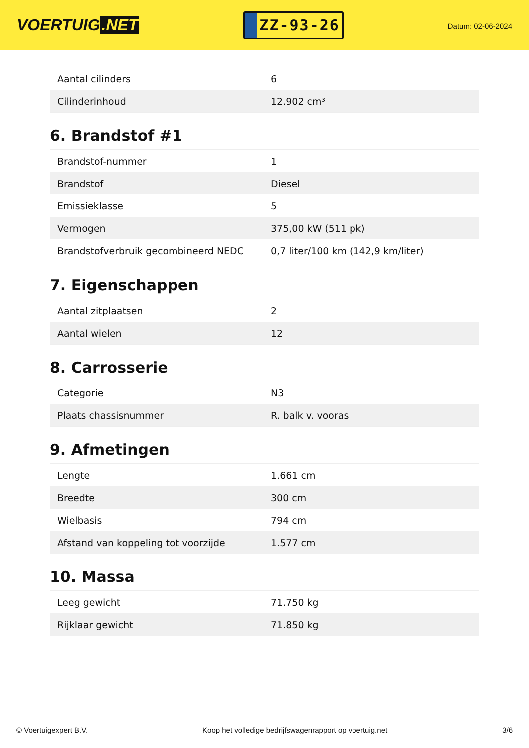VOERTUIG.NET
ZZ-93-26
Datum: 02-06-2024
| Aantal cilinders | 6 |
| Cilinderinhoud | 12.902 cm³ |
6. Brandstof #1
| Brandstof-nummer | 1 |
| Brandstof | Diesel |
| Emissieklasse | 5 |
| Vermogen | 375,00 kW (511 pk) |
| Brandstofverbruik gecombineerd NEDC | 0,7 liter/100 km (142,9 km/liter) |
7. Eigenschappen
| Aantal zitplaatsen | 2 |
| Aantal wielen | 12 |
8. Carrosserie
| Categorie | N3 |
| Plaats chassisnummer | R. balk v. vooras |
9. Afmetingen
| Lengte | 1.661 cm |
| Breedte | 300 cm |
| Wielbasis | 794 cm |
| Afstand van koppeling tot voorzijde | 1.577 cm |
10. Massa
| Leeg gewicht | 71.750 kg |
| Rijklaar gewicht | 71.850 kg |
© Voertuigexpert B.V. Koop het volledige bedrijfswagenrapport op voertuig.net 3/6